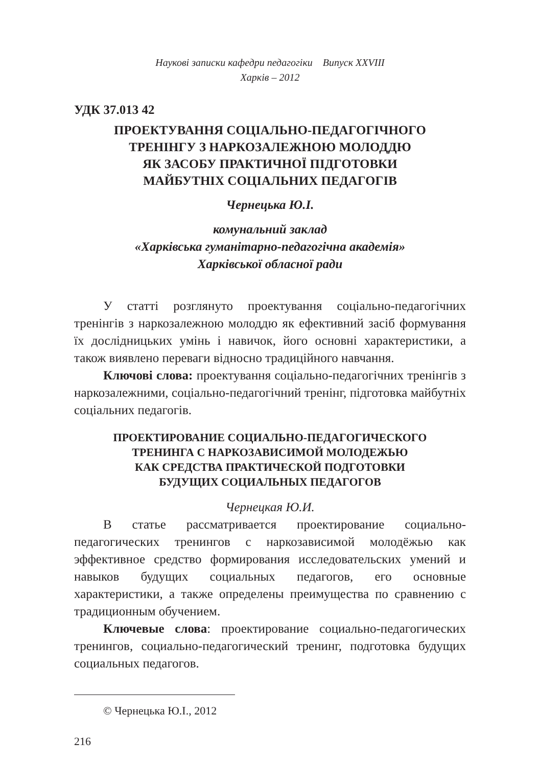Наукові записки кафедри педагогіки Випуск XXVIII
Харків – 2012
УДК 37.013 42
ПРОЕКТУВАННЯ СОЦІАЛЬНО-ПЕДАГОГІЧНОГО
ТРЕНІНГУ З НАРКОЗАЛЕЖНОЮ МОЛОДДЮ
ЯК ЗАСОБУ ПРАКТИЧНОЇ ПІДГОТОВКИ
МАЙБУТНІХ СОЦІАЛЬНИХ ПЕДАГОГІВ
Чернецька Ю.І.
комунальний заклад
«Харківська гуманітарно-педагогічна академія»
Харківської обласної ради
У статті розглянуто проектування соціально-педагогічних тренінгів з наркозалежною молоддю як ефективний засіб формування їх дослідницьких умінь і навичок, його основні характеристики, а також виявлено переваги відносно традиційного навчання.
Ключові слова: проектування соціально-педагогічних тренінгів з наркозалежними, соціально-педагогічний тренінг, підготовка майбутніх соціальних педагогів.
ПРОЕКТИРОВАНИЕ СОЦИАЛЬНО-ПЕДАГОГИЧЕСКОГО
ТРЕНИНГА С НАРКОЗАВИСИМОЙ МОЛОДЕЖЬЮ
КАК СРЕДСТВА ПРАКТИЧЕСКОЙ ПОДГОТОВКИ
БУДУЩИХ СОЦИАЛЬНЫХ ПЕДАГОГОВ
Чернецкая Ю.И.
В статье рассматривается проектирование социально-педагогических тренингов с наркозависимой молодёжью как эффективное средство формирования исследовательских умений и навыков будущих социальных педагогов, его основные характеристики, а также определены преимущества по сравнению с традиционным обучением.
Ключевые слова: проектирование социально-педагогических тренингов, социально-педагогический тренинг, подготовка будущих социальных педагогов.
© Чернецька Ю.І., 2012
216